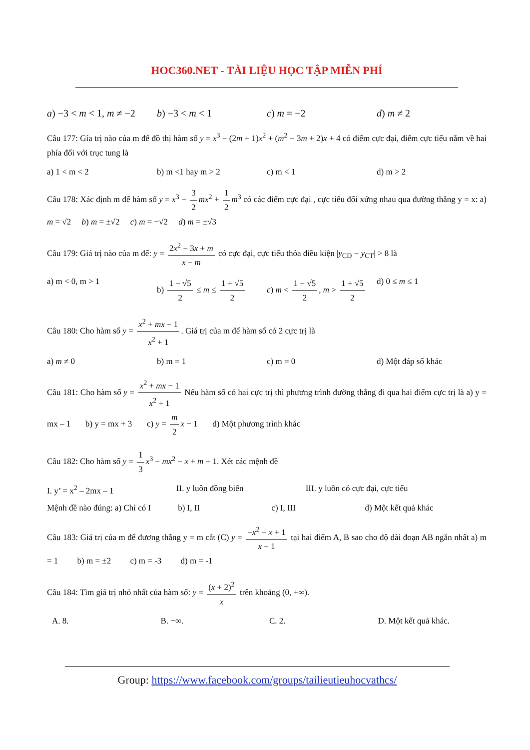HOC360.NET - TÀI LIỆU HỌC TẬP MIỄN PHÍ
a) −3 < m < 1, m ≠ −2 b) −3 < m < 1 c) m = −2 d) m ≠ 2
Câu 177: Gía trị nào của m để đồ thị hàm số y = x<sup>3</sup> − (2m + 1)x<sup>2</sup> + (m<sup>2</sup> − 3m + 2)x + 4 có điểm cực đại, điểm cực tiểu nằm về hai phía đối với trục tung là
a) 1 < m < 2 b) m <1 hay m > 2 c) m < 1 d) m > 2
Câu 178: Xác định m để hàm số y = x<sup>3</sup> − 3 2 mx<sup>2</sup> + 1 2 m<sup>3</sup> có các điểm cực đại , cực tiểu đối xứng nhau qua đường thẳng y = x: a) m = √2 b) m = ±√2 c) m = −√2 d) m = ±√3
Câu 179: Giá trị nào của m để: y = 2x<sup>2</sup> − 3x + m x − m có cực đại, cực tiểu thỏa điều kiện |y<sub>CD</sub> − y<sub>CT</sub>| > 8 là
a) m < 0, m > 1 b) 1 − √5 2 ≤ m ≤ 1 + √5 2 c) m < 1 − √5 2, m > 1 + √5 2 d) 0 ≤ m ≤ 1
Câu 180: Cho hàm số y = x<sup>2</sup> + mx − 1 x<sup>2</sup> + 1. Giá trị của m để hàm số có 2 cực trị là
a) m ≠ 0 b) m = 1 c) m = 0 d) Một đáp số khác
Câu 181: Cho hàm số y = x<sup>2</sup> + mx − 1 x<sup>2</sup> + 1 Nếu hàm số có hai cực trị thì phương trình đường thẳng đi qua hai điểm cực trị là a) y = mx – 1 b) y = mx + 3 c) y = m 2 x − 1 d) Một phương trình khác
Câu 182: Cho hàm số y = 1 3 x<sup>3</sup> − mx<sup>2</sup> − x + m + 1. Xét các mệnh đề
I. y’ = x<sup>2</sup> – 2mx – 1 II. y luôn đồng biến III. y luôn có cực đại, cực tiểu
Mệnh đề nào đúng: a) Chỉ có I b) I, II c) I, III d) Một kết quả khác
Câu 183: Giá trị của m để đương thẳng y = m cắt (C) y = −x<sup>2</sup> + x + 1 x − 1 tại hai điểm A, B sao cho độ dài đoạn AB ngắn nhất a) m = 1 b) m = ±2 c) m = -3 d) m = -1
Câu 184: Tìm giá trị nhỏ nhất của hàm số: y = (x + 2)<sup>2</sup> x trên khoảng (0, +∞).
A. 8. B. −∞. C. 2. D. Một kết quả khác.
Group: https://www.facebook.com/groups/tailieutieuhocvathcs/